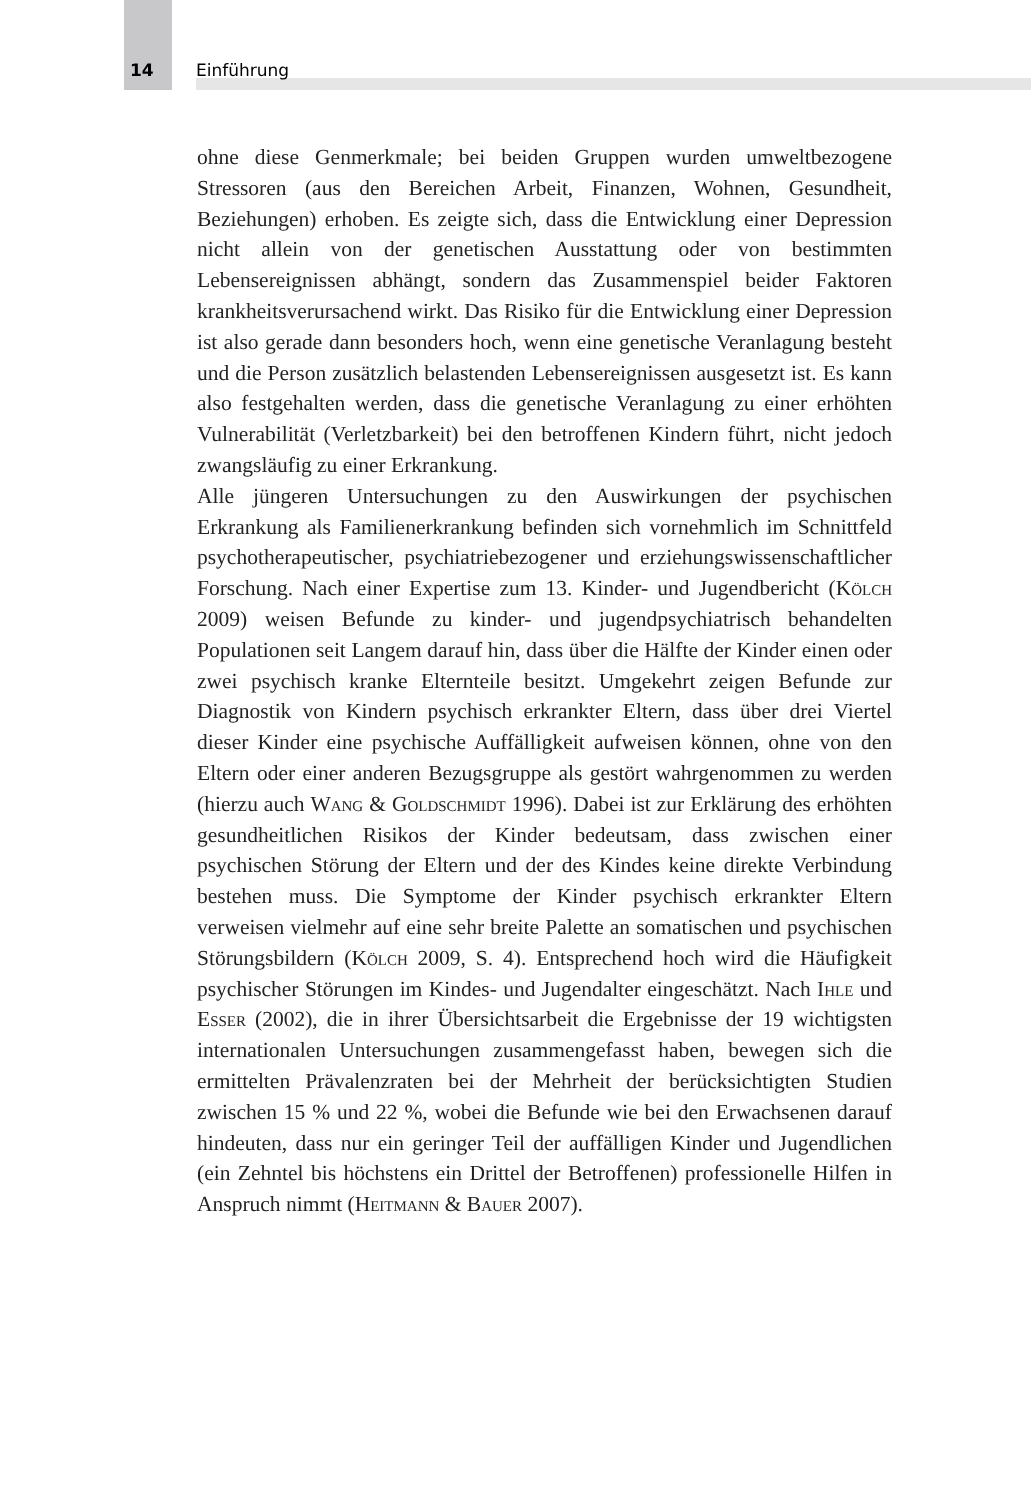14 Einführung
ohne diese Genmerkmale; bei beiden Gruppen wurden umweltbezogene Stressoren (aus den Bereichen Arbeit, Finanzen, Wohnen, Gesundheit, Beziehungen) erhoben. Es zeigte sich, dass die Entwicklung einer Depression nicht allein von der genetischen Ausstattung oder von bestimmten Lebensereignissen abhängt, sondern das Zusammenspiel beider Faktoren krankheitsverursachend wirkt. Das Risiko für die Entwicklung einer Depression ist also gerade dann besonders hoch, wenn eine genetische Veranlagung besteht und die Person zusätzlich belastenden Lebensereignissen ausgesetzt ist. Es kann also festgehalten werden, dass die genetische Veranlagung zu einer erhöhten Vulnerabilität (Verletzbarkeit) bei den betroffenen Kindern führt, nicht jedoch zwangsläufig zu einer Erkrankung.
Alle jüngeren Untersuchungen zu den Auswirkungen der psychischen Erkrankung als Familienerkrankung befinden sich vornehmlich im Schnittfeld psychotherapeutischer, psychiatriebezogener und erziehungswissenschaftlicher Forschung. Nach einer Expertise zum 13. Kinder- und Jugendbericht (Kölch 2009) weisen Befunde zu kinder- und jugendpsychiatrisch behandelten Populationen seit Langem darauf hin, dass über die Hälfte der Kinder einen oder zwei psychisch kranke Elternteile besitzt. Umgekehrt zeigen Befunde zur Diagnostik von Kindern psychisch erkrankter Eltern, dass über drei Viertel dieser Kinder eine psychische Auffälligkeit aufweisen können, ohne von den Eltern oder einer anderen Bezugsgruppe als gestört wahrgenommen zu werden (hierzu auch Wang & Goldschmidt 1996). Dabei ist zur Erklärung des erhöhten gesundheitlichen Risikos der Kinder bedeutsam, dass zwischen einer psychischen Störung der Eltern und der des Kindes keine direkte Verbindung bestehen muss. Die Symptome der Kinder psychisch erkrankter Eltern verweisen vielmehr auf eine sehr breite Palette an somatischen und psychischen Störungsbildern (Kölch 2009, S. 4). Entsprechend hoch wird die Häufigkeit psychischer Störungen im Kindes- und Jugendalter eingeschätzt. Nach Ihle und Esser (2002), die in ihrer Übersichtsarbeit die Ergebnisse der 19 wichtigsten internationalen Untersuchungen zusammengefasst haben, bewegen sich die ermittelten Prävalenzraten bei der Mehrheit der berücksichtigten Studien zwischen 15 % und 22 %, wobei die Befunde wie bei den Erwachsenen darauf hindeuten, dass nur ein geringer Teil der auffälligen Kinder und Jugendlichen (ein Zehntel bis höchstens ein Drittel der Betroffenen) professionelle Hilfen in Anspruch nimmt (Heitmann & Bauer 2007).